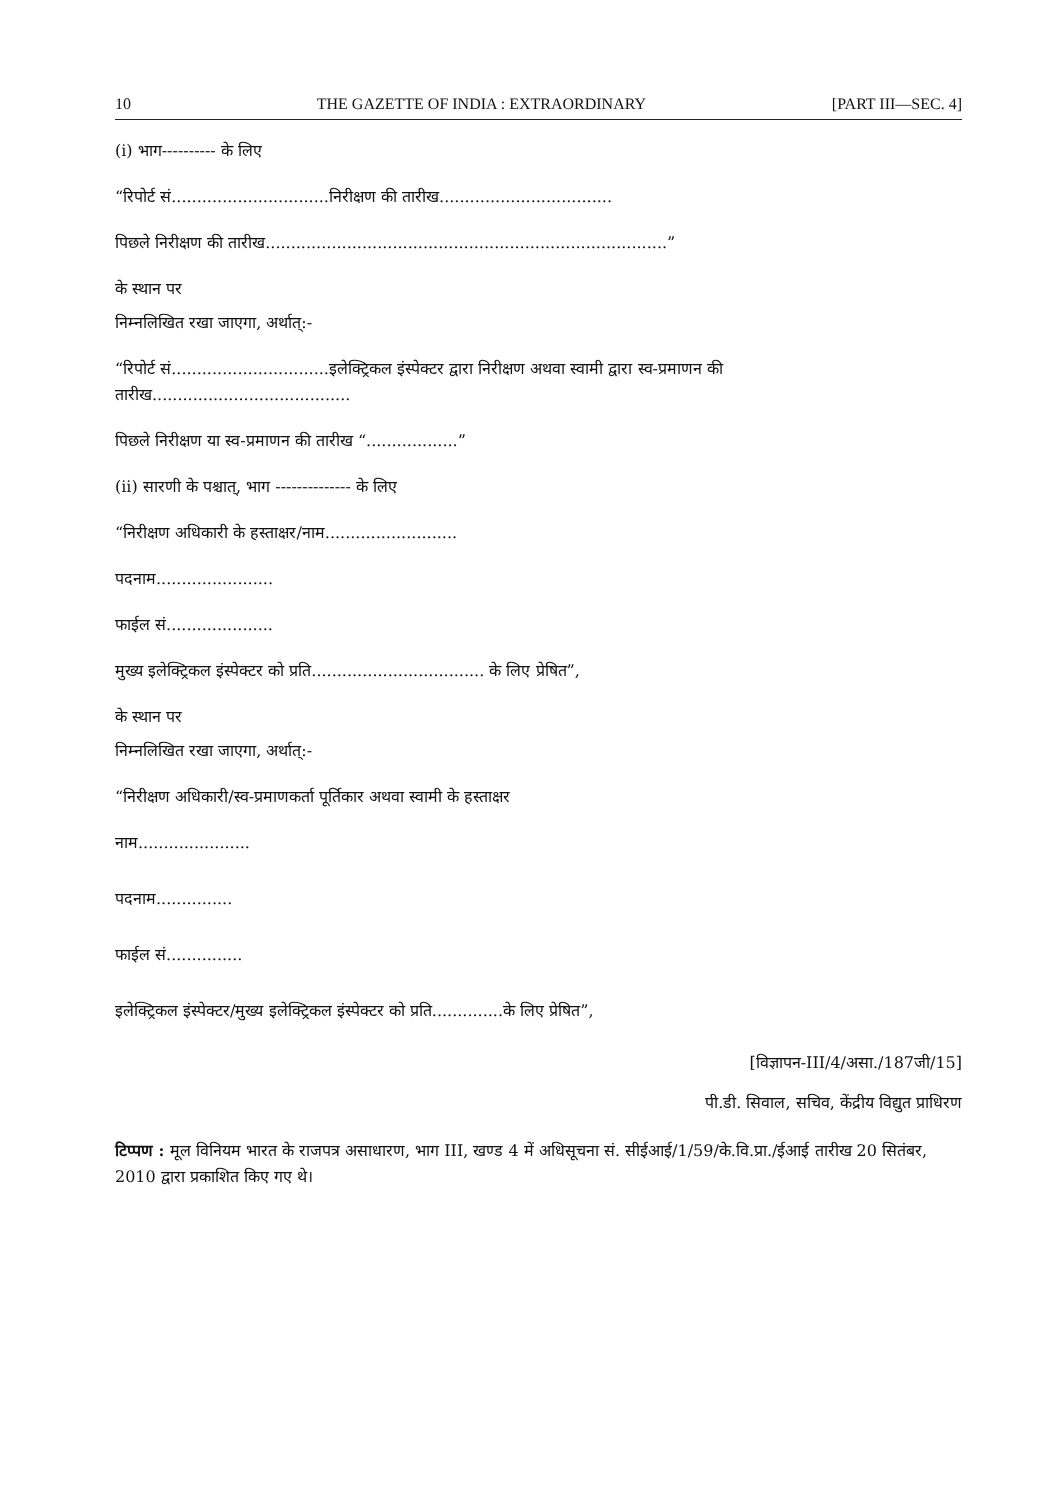10 THE GAZETTE OF INDIA : EXTRAORDINARY [PART III—SEC. 4]
(i) भाग---------- के लिए
“रिपोर्ट सं...............................निरीक्षण की तारीख..................................
पिछले निरीक्षण की तारीख...............................................................................”
के स्थान पर
निम्नलिखित रखा जाएगा, अर्थात्:-
“रिपोर्ट सं...............................इलेक्ट्रिकल इंस्पेक्टर द्वारा निरीक्षण अथवा स्वामी द्वारा स्व-प्रमाणन की तारीख.......................................
पिछले निरीक्षण या स्व-प्रमाणन की तारीख “..................”
(ii) सारणी के पश्चात्, भाग -------------- के लिए
“निरीक्षण अधिकारी के हस्ताक्षर/नाम..........................
पदनाम.......................
फाईल सं.....................
मुख्य इलेक्ट्रिकल इंस्पेक्टर को प्रति.................................. के लिए प्रेषित”,
के स्थान पर
निम्नलिखित रखा जाएगा, अर्थात्:-
“निरीक्षण अधिकारी/स्व-प्रमाणकर्ता पूर्तिकार अथवा स्वामी के हस्ताक्षर
नाम......................
पदनाम...............
फाईल सं...............
इलेक्ट्रिकल इंस्पेक्टर/मुख्य इलेक्ट्रिकल इंस्पेक्टर को प्रति..............के लिए प्रेषित”,
[विज्ञापन-III/4/असा./187जी/15]
पी.डी. सिवाल, सचिव, केंद्रीय विद्युत प्राधिरण
टिप्पण : मूल विनियम भारत के राजपत्र असाधारण, भाग III, खण्ड 4 में अधिसूचना सं. सीईआई/1/59/के.वि.प्रा./ईआई तारीख 20 सितंबर, 2010 द्वारा प्रकाशित किए गए थे।